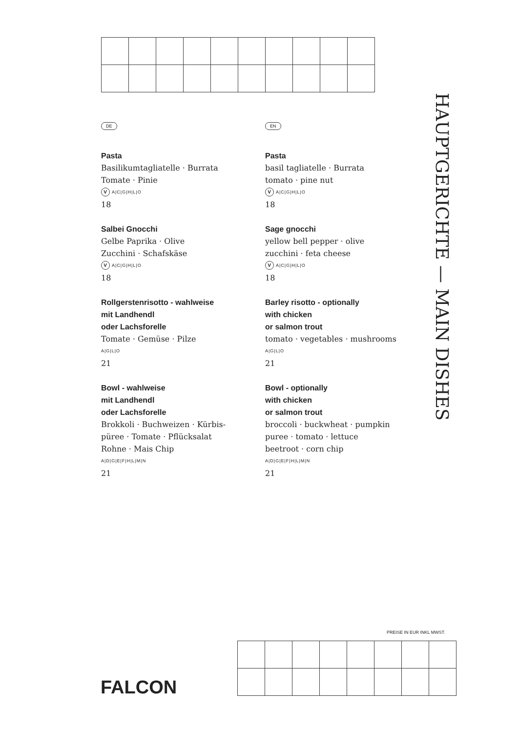DE
Pasta
Basilikumtagliatelle · Burrata
Tomate · Pinie
V A|C|G|H|L|O
18
Salbei Gnocchi
Gelbe Paprika · Olive
Zucchini · Schafskäse
V A|C|G|H|L|O
18
Rollgerstenrisotto - wahlweise
mit Landhendl
oder Lachsforelle
Tomate · Gemüse · Pilze
A|G|L|O
21
Bowl - wahlweise
mit Landhendl
oder Lachsforelle
Brokkoli · Buchweizen · Kürbis-
püree · Tomate · Pflücksalat
Rohne · Mais Chip
A|D|G|E|F|H|L|M|N
21
EN
Pasta
basil tagliatelle · Burrata
tomato · pine nut
V A|C|G|H|L|O
18
Sage gnocchi
yellow bell pepper · olive
zucchini · feta cheese
V A|C|G|H|L|O
18
Barley risotto - optionally
with chicken
or salmon trout
tomato · vegetables · mushrooms
A|G|L|O
21
Bowl - optionally
with chicken
or salmon trout
broccoli · buckwheat · pumpkin
puree · tomato · lettuce
beetroot · corn chip
A|D|G|E|F|H|L|M|N
21
HAUPTGERICHTE — MAIN DISHES
PREISE IN EUR INKL MWST.
FALCON